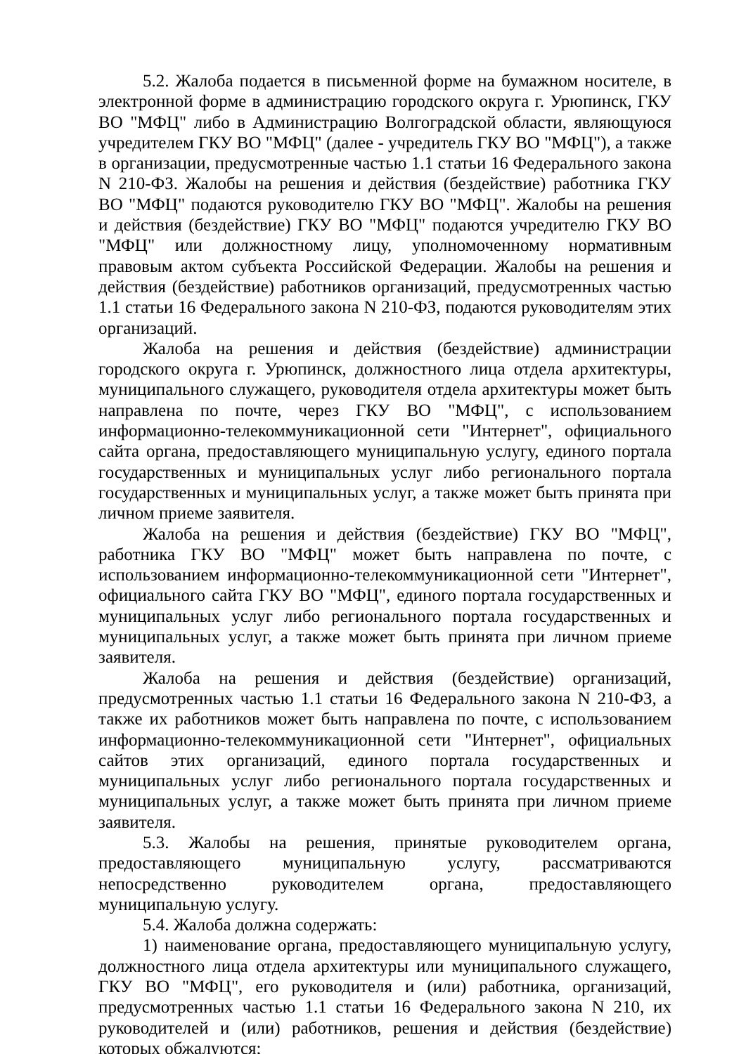5.2. Жалоба подается в письменной форме на бумажном носителе, в электронной форме в администрацию городского округа г. Урюпинск, ГКУ ВО "МФЦ" либо в Администрацию Волгоградской области, являющуюся учредителем ГКУ ВО "МФЦ" (далее - учредитель ГКУ ВО "МФЦ"), а также в организации, предусмотренные частью 1.1 статьи 16 Федерального закона N 210-ФЗ. Жалобы на решения и действия (бездействие) работника ГКУ ВО "МФЦ" подаются руководителю ГКУ ВО "МФЦ". Жалобы на решения и действия (бездействие) ГКУ ВО "МФЦ" подаются учредителю ГКУ ВО "МФЦ" или должностному лицу, уполномоченному нормативным правовым актом субъекта Российской Федерации. Жалобы на решения и действия (бездействие) работников организаций, предусмотренных частью 1.1 статьи 16 Федерального закона N 210-ФЗ, подаются руководителям этих организаций.
Жалоба на решения и действия (бездействие) администрации городского округа г. Урюпинск, должностного лица отдела архитектуры, муниципального служащего, руководителя отдела архитектуры может быть направлена по почте, через ГКУ ВО "МФЦ", с использованием информационно-телекоммуникационной сети "Интернет", официального сайта органа, предоставляющего муниципальную услугу, единого портала государственных и муниципальных услуг либо регионального портала государственных и муниципальных услуг, а также может быть принята при личном приеме заявителя.
Жалоба на решения и действия (бездействие) ГКУ ВО "МФЦ", работника ГКУ ВО "МФЦ" может быть направлена по почте, с использованием информационно-телекоммуникационной сети "Интернет", официального сайта ГКУ ВО "МФЦ", единого портала государственных и муниципальных услуг либо регионального портала государственных и муниципальных услуг, а также может быть принята при личном приеме заявителя.
Жалоба на решения и действия (бездействие) организаций, предусмотренных частью 1.1 статьи 16 Федерального закона N 210-ФЗ, а также их работников может быть направлена по почте, с использованием информационно-телекоммуникационной сети "Интернет", официальных сайтов этих организаций, единого портала государственных и муниципальных услуг либо регионального портала государственных и муниципальных услуг, а также может быть принята при личном приеме заявителя.
5.3. Жалобы на решения, принятые руководителем органа, предоставляющего муниципальную услугу, рассматриваются непосредственно руководителем органа, предоставляющего муниципальную услугу.
5.4. Жалоба должна содержать:
1) наименование органа, предоставляющего муниципальную услугу, должностного лица отдела архитектуры или муниципального служащего, ГКУ ВО "МФЦ", его руководителя и (или) работника, организаций, предусмотренных частью 1.1 статьи 16 Федерального закона N 210, их руководителей и (или) работников, решения и действия (бездействие) которых обжалуются;